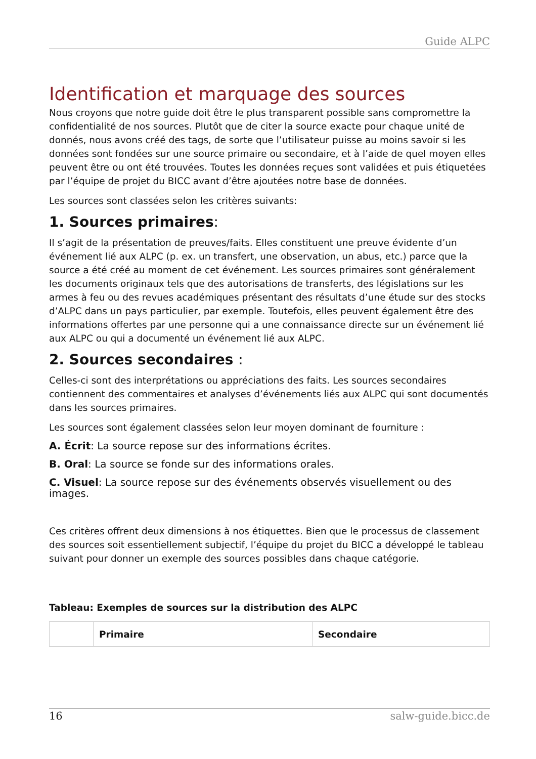Guide ALPC
Identification et marquage des sources
Nous croyons que notre guide doit être le plus transparent possible sans compromettre la confidentialité de nos sources. Plutôt que de citer la source exacte pour chaque unité de donnés, nous avons créé des tags, de sorte que l’utilisateur puisse au moins savoir si les données sont fondées sur une source primaire ou secondaire, et à l’aide de quel moyen elles peuvent être ou ont été trouvées. Toutes les données reçues sont validées et puis étiquetées par l’équipe de projet du BICC avant d’être ajoutées notre base de données.
Les sources sont classées selon les critères suivants:
1. Sources primaires:
Il s’agit de la présentation de preuves/faits. Elles constituent une preuve évidente d’un événement lié aux ALPC (p. ex. un transfert, une observation, un abus, etc.) parce que la source a été créé au moment de cet événement. Les sources primaires sont généralement les documents originaux tels que des autorisations de transferts, des législations sur les armes à feu ou des revues académiques présentant des résultats d’une étude sur des stocks d’ALPC dans un pays particulier, par exemple. Toutefois, elles peuvent également être des informations offertes par une personne qui a une connaissance directe sur un événement lié aux ALPC ou qui a documenté un événement lié aux ALPC.
2. Sources secondaires :
Celles-ci sont des interprétations ou appréciations des faits. Les sources secondaires contiennent des commentaires et analyses d’événements liés aux ALPC qui sont documentés dans les sources primaires.
Les sources sont également classées selon leur moyen dominant de fourniture :
A. Écrit: La source repose sur des informations écrites.
B. Oral: La source se fonde sur des informations orales.
C. Visuel: La source repose sur des événements observés visuellement ou des images.
Ces critères offrent deux dimensions à nos étiquettes. Bien que le processus de classement des sources soit essentiellement subjectif, l’équipe du projet du BICC a développé le tableau suivant pour donner un exemple des sources possibles dans chaque catégorie.
Tableau: Exemples de sources sur la distribution des ALPC
| | Primaire | Secondaire |
| --- | --- | --- |
16 salw-guide.bicc.de